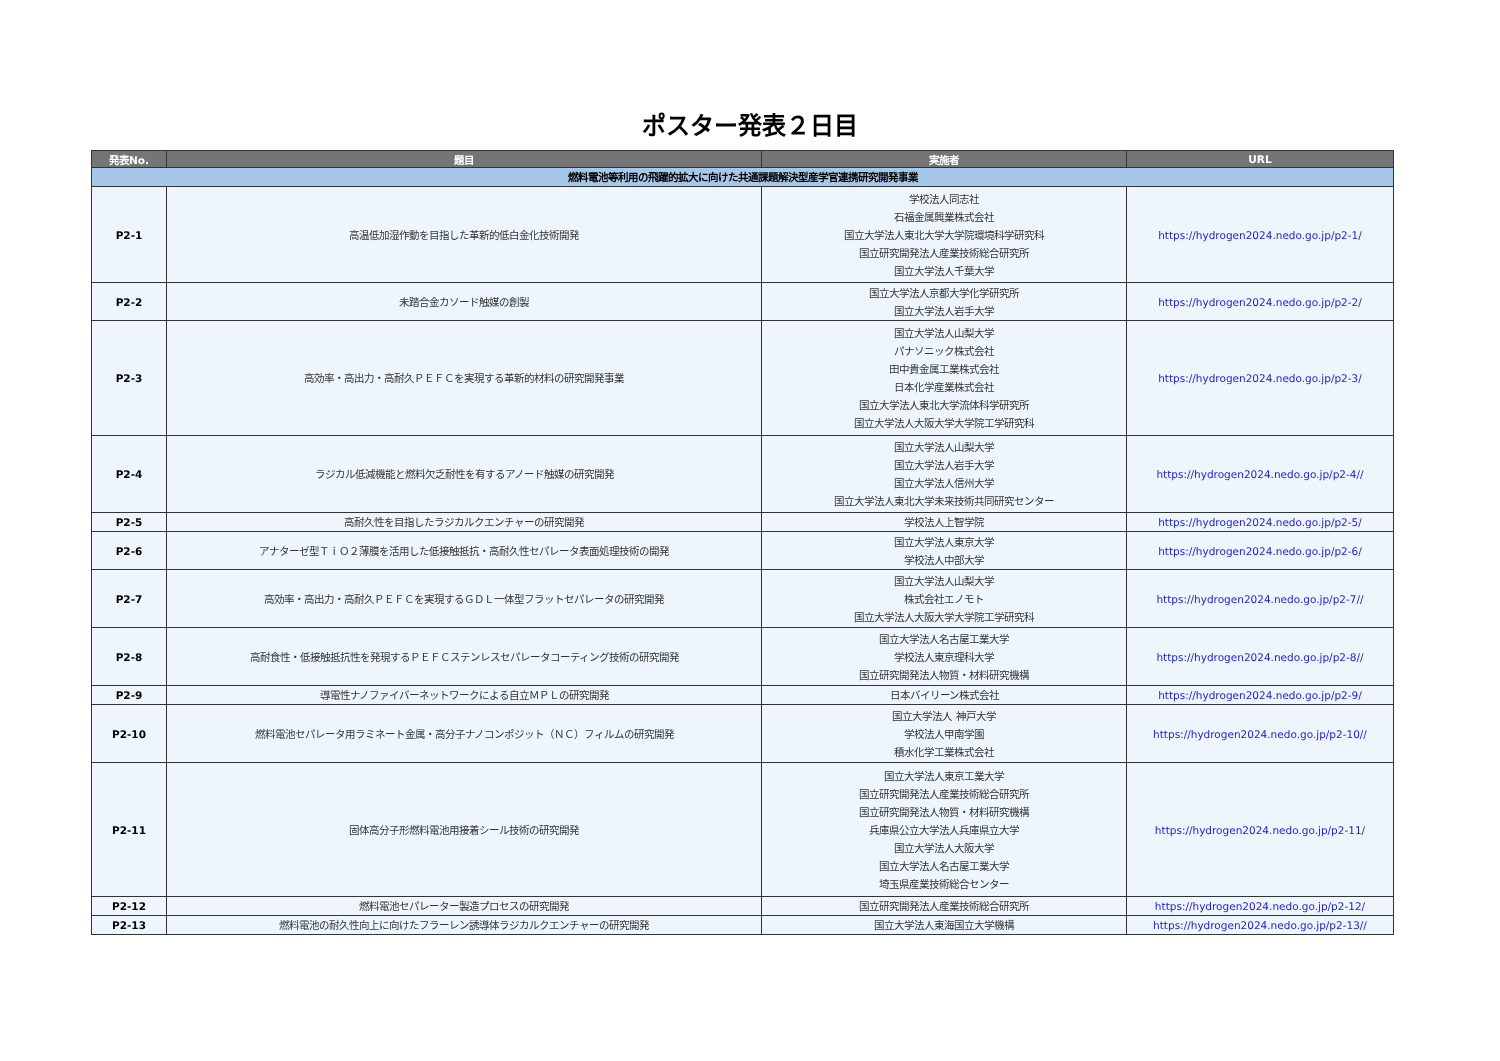ポスター発表２日目
| 発表No. | 題目 | 実施者 | URL |
| --- | --- | --- | --- |
| 燃料電池等利用の飛躍的拡大に向けた共通課題解決型産学官連携研究開発事業 | | | |
| P2-1 | 高温低加湿作動を目指した革新的低白金化技術開発 | 学校法人同志社 石福金属興業株式会社 国立大学法人東北大学大学院環境科学研究科 国立研究開発法人産業技術総合研究所 国立大学法人千葉大学 | https://hydrogen2024.nedo.go.jp/p2-1/ |
| P2-2 | 未踏合金カソード触媒の創製 | 国立大学法人京都大学化学研究所 国立大学法人岩手大学 | https://hydrogen2024.nedo.go.jp/p2-2/ |
| P2-3 | 高効率・高出力・高耐久ＰＥＦＣを実現する革新的材料の研究開発事業 | 国立大学法人山梨大学 パナソニック株式会社 田中貴金属工業株式会社 日本化学産業株式会社 国立大学法人東北大学流体科学研究所 国立大学法人大阪大学大学院工学研究科 | https://hydrogen2024.nedo.go.jp/p2-3/ |
| P2-4 | ラジカル低減機能と燃料欠乏耐性を有するアノード触媒の研究開発 | 国立大学法人山梨大学 国立大学法人岩手大学 国立大学法人信州大学 国立大学法人東北大学未来技術共同研究センター | https://hydrogen2024.nedo.go.jp/p2-4// |
| P2-5 | 高耐久性を目指したラジカルクエンチャーの研究開発 | 学校法人上智学院 | https://hydrogen2024.nedo.go.jp/p2-5/ |
| P2-6 | アナターゼ型ＴｉＯ２薄膜を活用した低接触抵抗・高耐久性セパレータ表面処理技術の開発 | 国立大学法人東京大学 学校法人中部大学 | https://hydrogen2024.nedo.go.jp/p2-6/ |
| P2-7 | 高効率・高出力・高耐久ＰＥＦＣを実現するＧＤＬ一体型フラットセパレータの研究開発 | 国立大学法人山梨大学 株式会社エノモト 国立大学法人大阪大学大学院工学研究科 | https://hydrogen2024.nedo.go.jp/p2-7// |
| P2-8 | 高耐食性・低接触抵抗性を発現するＰＥＦＣステンレスセパレータコーティング技術の研究開発 | 国立大学法人名古屋工業大学 学校法人東京理科大学 国立研究開発法人物質・材料研究機構 | https://hydrogen2024.nedo.go.jp/p2-8// |
| P2-9 | 導電性ナノファイバーネットワークによる自立ＭＰＬの研究開発 | 日本バイリーン株式会社 | https://hydrogen2024.nedo.go.jp/p2-9/ |
| P2-10 | 燃料電池セパレータ用ラミネート金属・高分子ナノコンポジット（ＮＣ）フィルムの研究開発 | 国立大学法人 神戸大学 学校法人甲南学園 積水化学工業株式会社 | https://hydrogen2024.nedo.go.jp/p2-10// |
| P2-11 | 固体高分子形燃料電池用接着シール技術の研究開発 | 国立大学法人東京工業大学 国立研究開発法人産業技術総合研究所 国立研究開発法人物質・材料研究機構 兵庫県公立大学法人兵庫県立大学 国立大学法人大阪大学 国立大学法人名古屋工業大学 埼玉県産業技術総合センター | https://hydrogen2024.nedo.go.jp/p2-11/ |
| P2-12 | 燃料電池セパレーター製造プロセスの研究開発 | 国立研究開発法人産業技術総合研究所 | https://hydrogen2024.nedo.go.jp/p2-12/ |
| P2-13 | 燃料電池の耐久性向上に向けたフラーレン誘導体ラジカルクエンチャーの研究開発 | 国立大学法人東海国立大学機構 | https://hydrogen2024.nedo.go.jp/p2-13// |